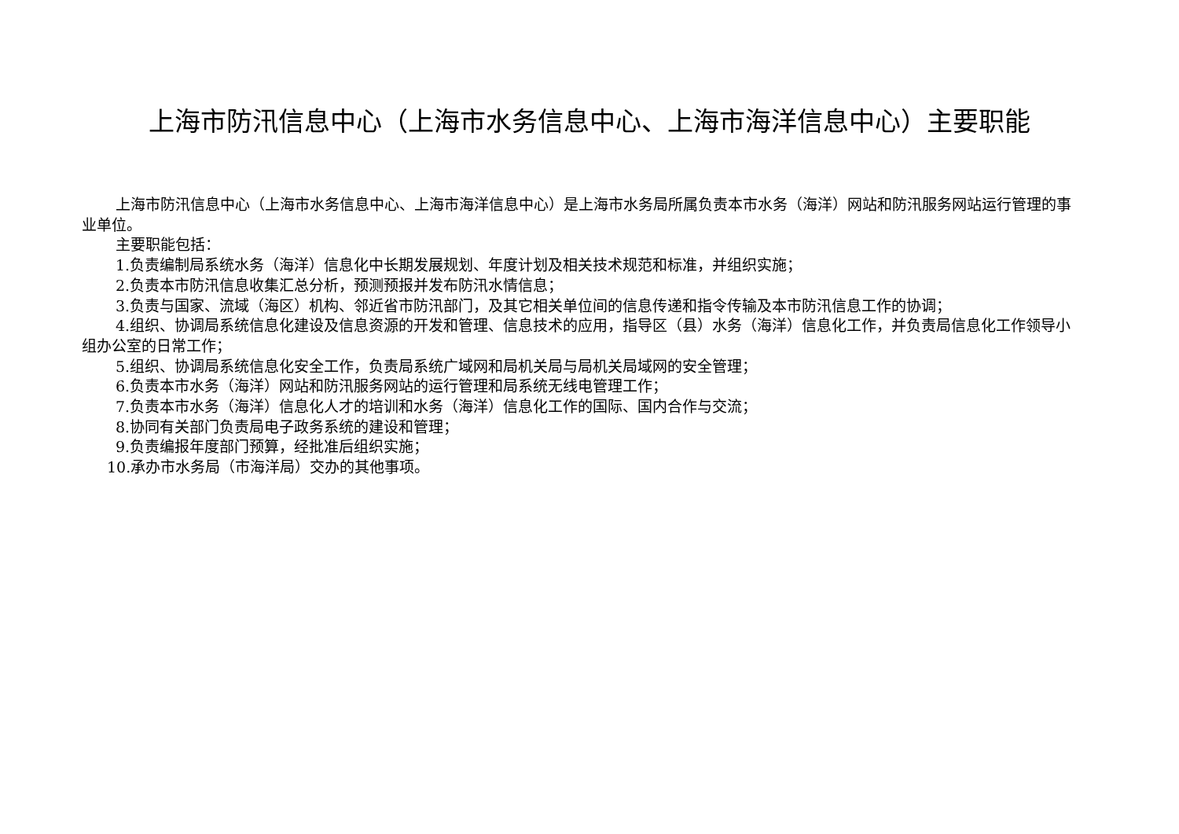上海市防汛信息中心（上海市水务信息中心、上海市海洋信息中心）主要职能
上海市防汛信息中心（上海市水务信息中心、上海市海洋信息中心）是上海市水务局所属负责本市水务（海洋）网站和防汛服务网站运行管理的事业单位。
主要职能包括：
1.负责编制局系统水务（海洋）信息化中长期发展规划、年度计划及相关技术规范和标准，并组织实施；
2.负责本市防汛信息收集汇总分析，预测预报并发布防汛水情信息；
3.负责与国家、流域（海区）机构、邻近省市防汛部门，及其它相关单位间的信息传递和指令传输及本市防汛信息工作的协调；
4.组织、协调局系统信息化建设及信息资源的开发和管理、信息技术的应用，指导区（县）水务（海洋）信息化工作，并负责局信息化工作领导小组办公室的日常工作；
5.组织、协调局系统信息化安全工作，负责局系统广域网和局机关局与局机关局域网的安全管理；
6.负责本市水务（海洋）网站和防汛服务网站的运行管理和局系统无线电管理工作；
7.负责本市水务（海洋）信息化人才的培训和水务（海洋）信息化工作的国际、国内合作与交流；
8.协同有关部门负责局电子政务系统的建设和管理；
9.负责编报年度部门预算，经批准后组织实施；
10.承办市水务局（市海洋局）交办的其他事项。